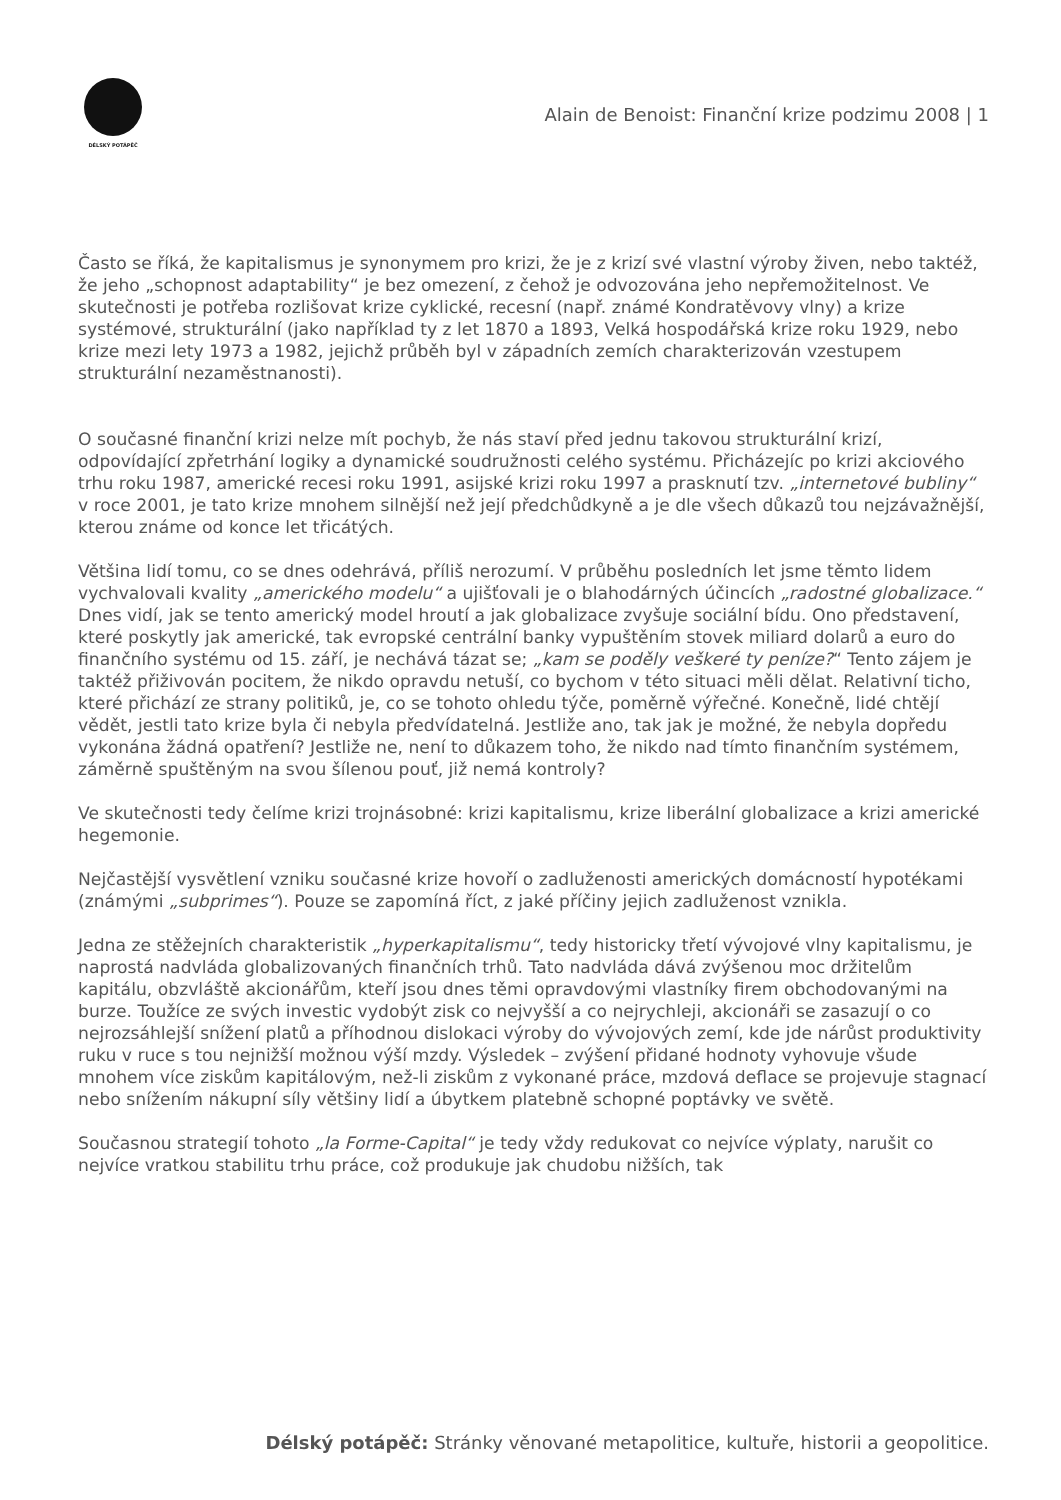DÉLSKÝ POTÁPĚČ
Alain de Benoist: Finanční krize podzimu 2008 | 1
Často se říká, že kapitalismus je synonymem pro krizi, že je z krizí své vlastní výroby živen, nebo taktéž, že jeho „schopnost adaptability“ je bez omezení, z čehož je odvozována jeho nepřemožitelnost. Ve skutečnosti je potřeba rozlišovat krize cyklické, recesní (např. známé Kondratěvovy vlny) a krize systémové, strukturální (jako například ty z let 1870 a 1893, Velká hospodářská krize roku 1929, nebo krize mezi lety 1973 a 1982, jejichž průběh byl v západních zemích charakterizován vzestupem strukturální nezaměstnanosti).
O současné finanční krizi nelze mít pochyb, že nás staví před jednu takovou strukturální krizí, odpovídající zpřetrhání logiky a dynamické soudružnosti celého systému. Přicházejíc po krizi akciového trhu roku 1987, americké recesi roku 1991, asijské krizi roku 1997 a prasknutí tzv. „internetové bubliny“ v roce 2001, je tato krize mnohem silnější než její předchůdkyně a je dle všech důkazů tou nejzávažnější, kterou známe od konce let třicátých.
Většina lidí tomu, co se dnes odehrává, příliš nerozumí. V průběhu posledních let jsme těmto lidem vychvalovali kvality „amerického modelu“ a ujišťovali je o blahodárných účincích „radostné globalizace.“ Dnes vidí, jak se tento americký model hroutí a jak globalizace zvyšuje sociální bídu. Ono představení, které poskytly jak americké, tak evropské centrální banky vypuštěním stovek miliard dolarů a euro do finančního systému od 15. září, je nechává tázat se; „kam se poděly veškeré ty peníze?“ Tento zájem je taktéž přiživován pocitem, že nikdo opravdu netuší, co bychom v této situaci měli dělat. Relativní ticho, které přichází ze strany politiků, je, co se tohoto ohledu týče, poměrně výřečné. Konečně, lidé chtějí vědět, jestli tato krize byla či nebyla předvídatelná. Jestliže ano, tak jak je možné, že nebyla dopředu vykonána žádná opatření? Jestliže ne, není to důkazem toho, že nikdo nad tímto finančním systémem, záměrně spuštěným na svou šílenou pouť, již nemá kontroly?
Ve skutečnosti tedy čelíme krizi trojnásobné: krizi kapitalismu, krize liberální globalizace a krizi americké hegemonie.
Nejčastější vysvětlení vzniku současné krize hovoří o zadluženosti amerických domácností hypotékami (známými „subprimes“). Pouze se zapomíná říct, z jaké příčiny jejich zadluženost vznikla.
Jedna ze stěžejních charakteristik „hyperkapitalismu“, tedy historicky třetí vývojové vlny kapitalismu, je naprostá nadvláda globalizovaných finančních trhů. Tato nadvláda dává zvýšenou moc držitelům kapitálu, obzvláště akcionářům, kteří jsou dnes těmi opravdovými vlastníky firem obchodovanými na burze. Toužíce ze svých investic vydobýt zisk co nejvyšší a co nejrychleji, akcionáři se zasazují o co nejrozsáhlejší snížení platů a příhodnou dislokaci výroby do vývojových zemí, kde jde nárůst produktivity ruku v ruce s tou nejnižší možnou výší mzdy. Výsledek – zvýšení přidané hodnoty vyhovuje všude mnohem více ziskům kapitálovým, než-li ziskům z vykonané práce, mzdová deflace se projevuje stagnací nebo snížením nákupní síly většiny lidí a úbytkem platebně schopné poptávky ve světě.
Současnou strategií tohoto „la Forme-Capital“ je tedy vždy redukovat co nejvíce výplaty, narušit co nejvíce vratkou stabilitu trhu práce, což produkuje jak chudobu nižších, tak
Délský potápěč: Stránky věnované metapolitice, kultuře, historii a geopolitice.